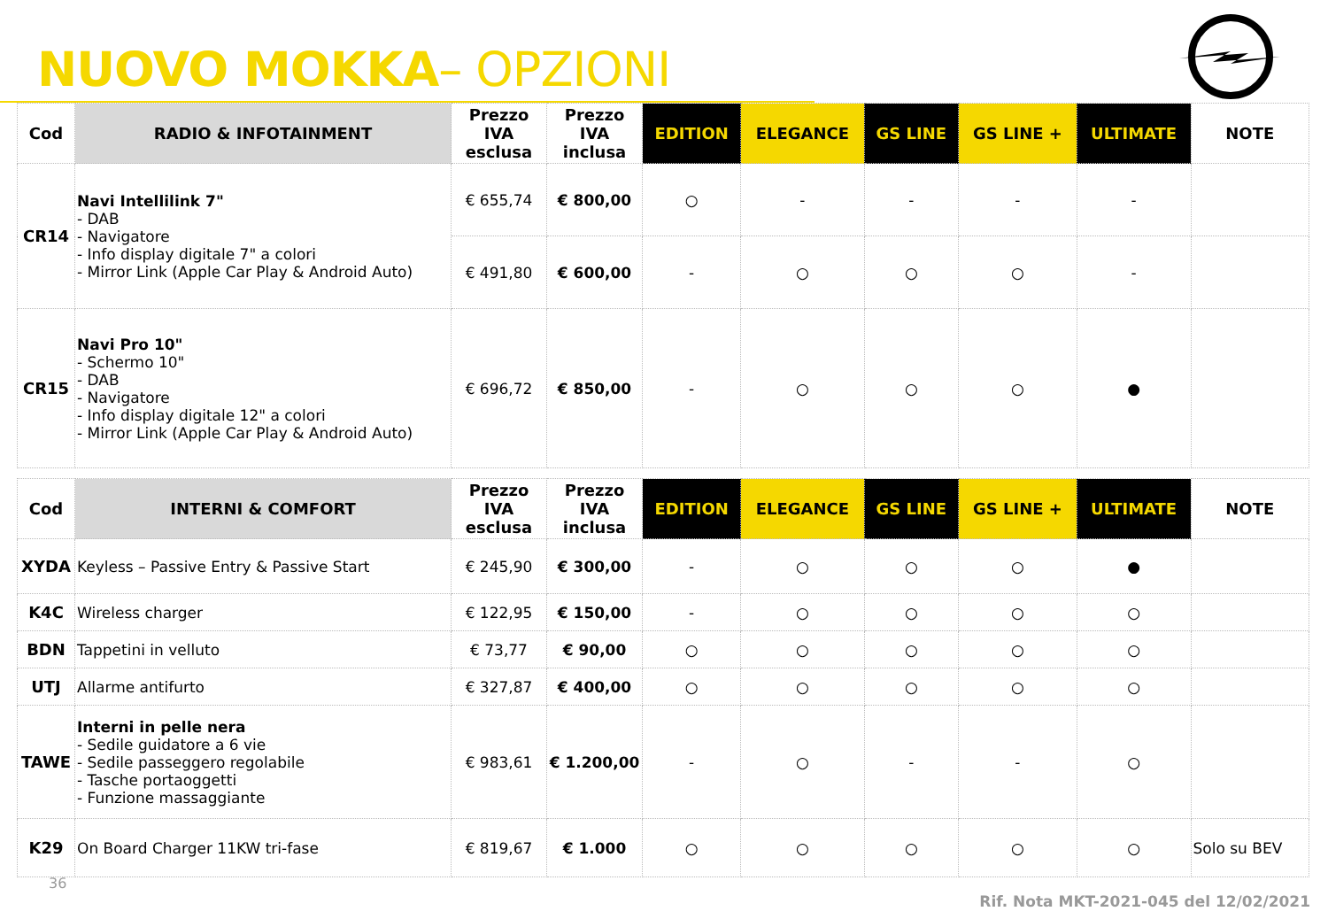NUOVO MOKKA– OPZIONI
| Cod | RADIO & INFOTAINMENT | Prezzo IVA esclusa | Prezzo IVA inclusa | EDITION | ELEGANCE | GS LINE | GS LINE + | ULTIMATE | NOTE |
| --- | --- | --- | --- | --- | --- | --- | --- | --- | --- |
| CR14 | Navi Intellilink 7" - DAB - Navigatore - Info display digitale 7" a colori - Mirror Link (Apple Car Play & Android Auto) | € 655,74 | € 800,00 | ○ | - | - | - | - | |
| | | € 491,80 | € 600,00 | - | ○ | ○ | ○ | - | |
| CR15 | Navi Pro 10" - Schermo 10" - DAB - Navigatore - Info display digitale 12" a colori - Mirror Link (Apple Car Play & Android Auto) | € 696,72 | € 850,00 | - | ○ | ○ | ○ | ● | |
| Cod | INTERNI & COMFORT | Prezzo IVA esclusa | Prezzo IVA inclusa | EDITION | ELEGANCE | GS LINE | GS LINE + | ULTIMATE | NOTE |
| XYDA | Keyless – Passive Entry & Passive Start | € 245,90 | € 300,00 | - | ○ | ○ | ○ | ● | |
| K4C | Wireless charger | € 122,95 | € 150,00 | - | ○ | ○ | ○ | ○ | |
| BDN | Tappetini in velluto | € 73,77 | € 90,00 | ○ | ○ | ○ | ○ | ○ | |
| UTJ | Allarme antifurto | € 327,87 | € 400,00 | ○ | ○ | ○ | ○ | ○ | |
| TAWE | Interni in pelle nera - Sedile guidatore a 6 vie - Sedile passeggero regolabile - Tasche portaoggetti - Funzione massaggiante | € 983,61 | € 1.200,00 | - | ○ | - | - | ○ | |
| K29 | On Board Charger 11KW tri-fase | € 819,67 | € 1.000 | ○ | ○ | ○ | ○ | ○ | Solo su BEV |
36
Rif. Nota MKT-2021-045 del 12/02/2021